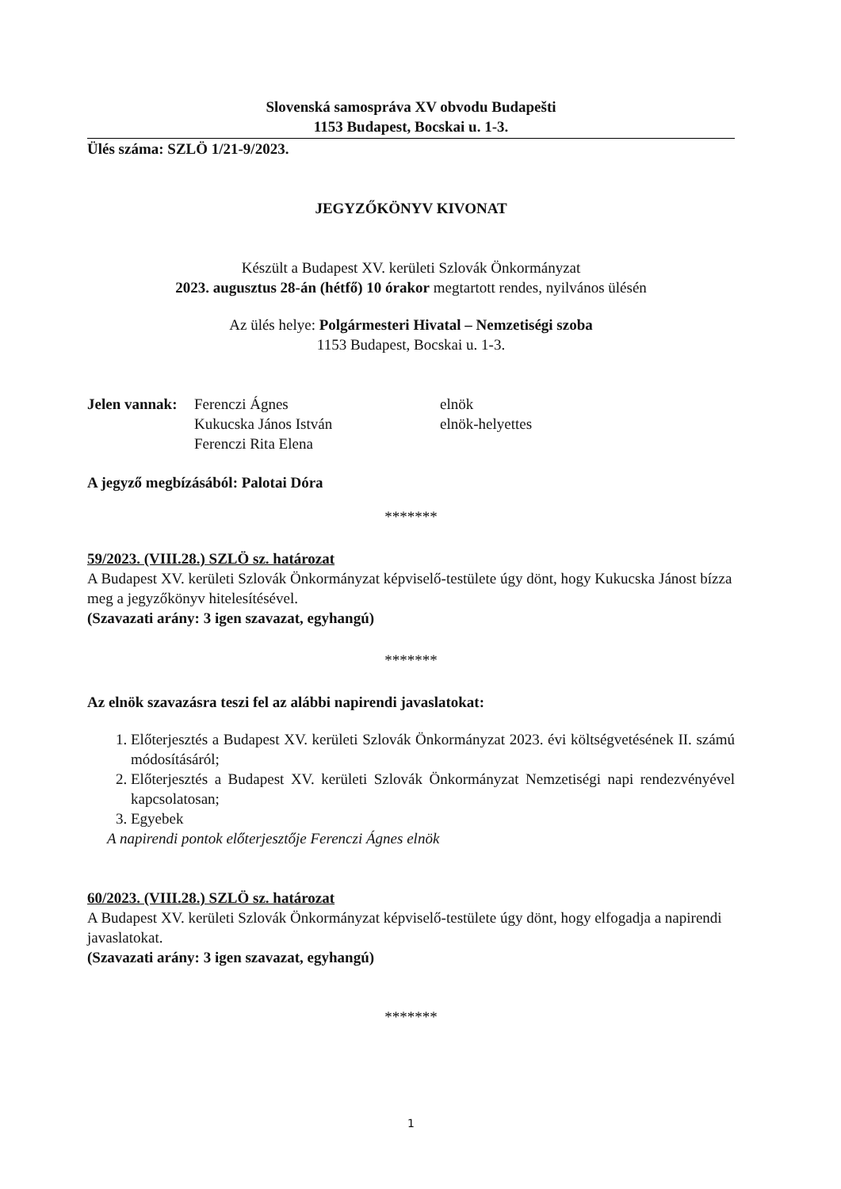Slovenská samospráva XV obvodu Budapešti
1153 Budapest, Bocskai u. 1-3.
Ülés száma: SZLÖ 1/21-9/2023.
JEGYZŐKÖNYV KIVONAT
Készült a Budapest XV. kerületi Szlovák Önkormányzat
2023. augusztus 28-án (hétfő) 10 órakor megtartott rendes, nyilvános ülésén
Az ülés helye: Polgármesteri Hivatal – Nemzetiségi szoba
1153 Budapest, Bocskai u. 1-3.
| Jelen vannak: | Ferenczi Ágnes | elnök |
| | Kukucska János István | elnök-helyettes |
| | Ferenczi Rita Elena | |
A jegyző megbízásából: Palotai Dóra
*******
59/2023. (VIII.28.) SZLÖ sz. határozat
A Budapest XV. kerületi Szlovák Önkormányzat képviselő-testülete úgy dönt, hogy Kukucska Jánost bízza meg a jegyzőkönyv hitelesítésével.
(Szavazati arány: 3 igen szavazat, egyhangú)
*******
Az elnök szavazásra teszi fel az alábbi napirendi javaslatokat:
1. Előterjesztés a Budapest XV. kerületi Szlovák Önkormányzat 2023. évi költségvetésének II. számú módosításáról;
2. Előterjesztés a Budapest XV. kerületi Szlovák Önkormányzat Nemzetiségi napi rendezvényével kapcsolatosan;
3. Egyebek
A napirendi pontok előterjesztője Ferenczi Ágnes elnök
60/2023. (VIII.28.) SZLÖ sz. határozat
A Budapest XV. kerületi Szlovák Önkormányzat képviselő-testülete úgy dönt, hogy elfogadja a napirendi javaslatokat.
(Szavazati arány: 3 igen szavazat, egyhangú)
*******
1